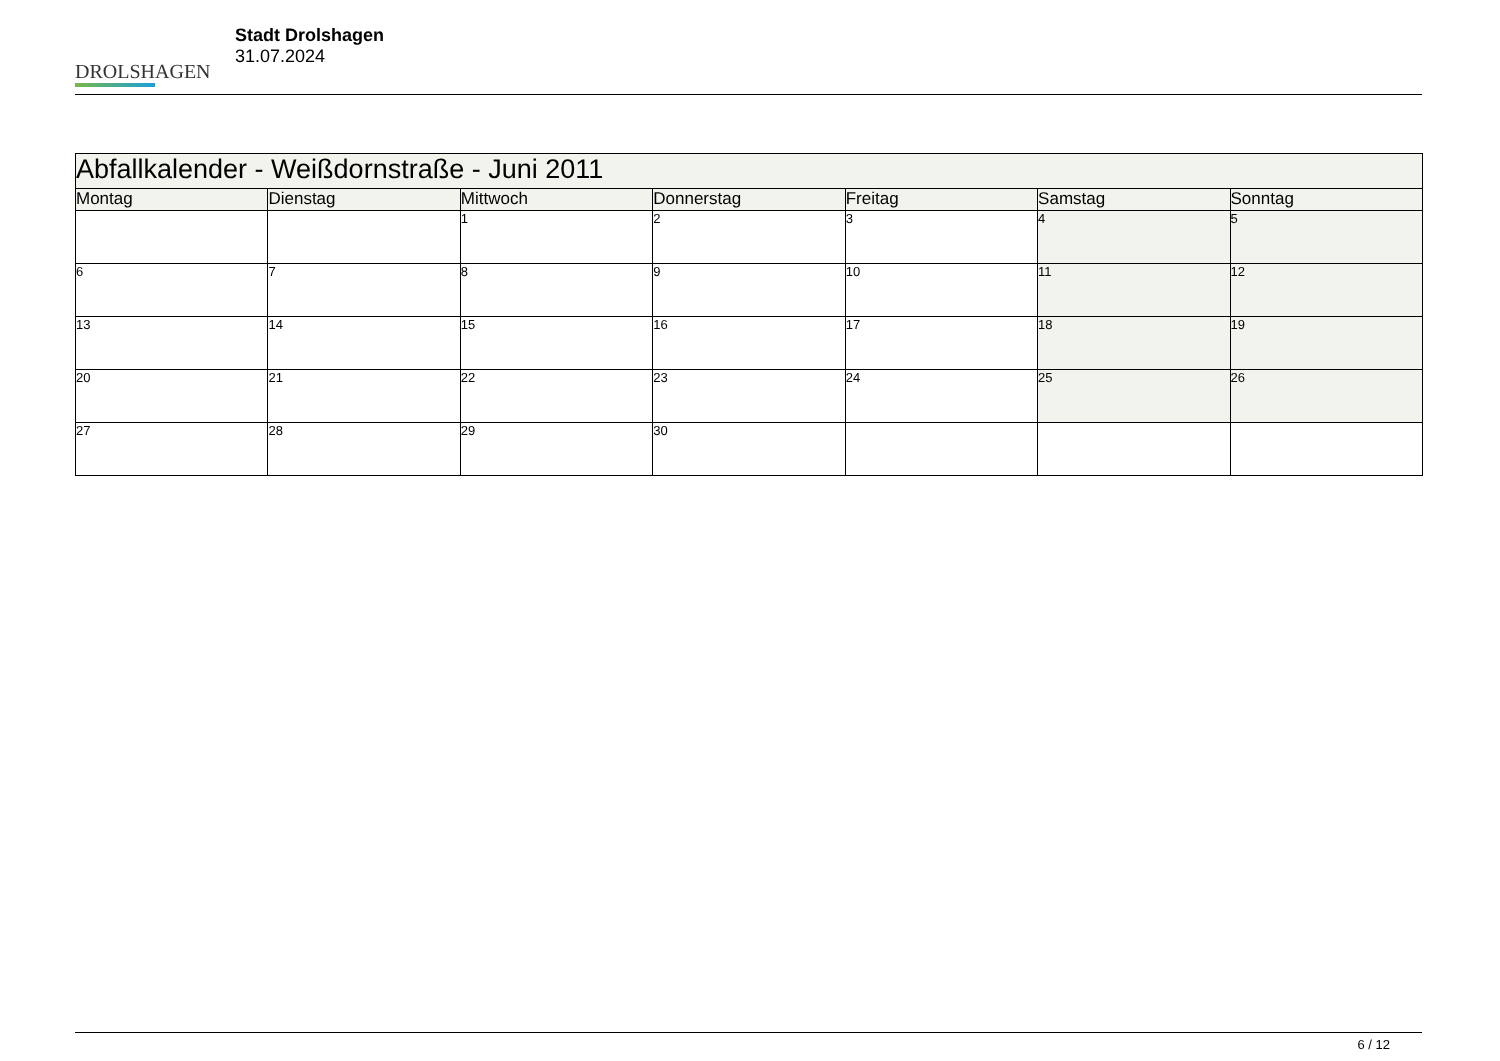DROLSHAGEN
Stadt Drolshagen
31.07.2024
| Abfallkalender - Weißdornstraße - Juni 2011 | | | | | | |
| --- | --- | --- | --- | --- | --- | --- |
| Montag | Dienstag | Mittwoch | Donnerstag | Freitag | Samstag | Sonntag |
| | | 1 | 2 | 3 | 4 | 5 |
| 6 | 7 | 8 | 9 | 10 | 11 | 12 |
| 13 | 14 | 15 | 16 | 17 | 18 | 19 |
| 20 | 21 | 22 | 23 | 24 | 25 | 26 |
| 27 | 28 | 29 | 30 | | | |
6 / 12